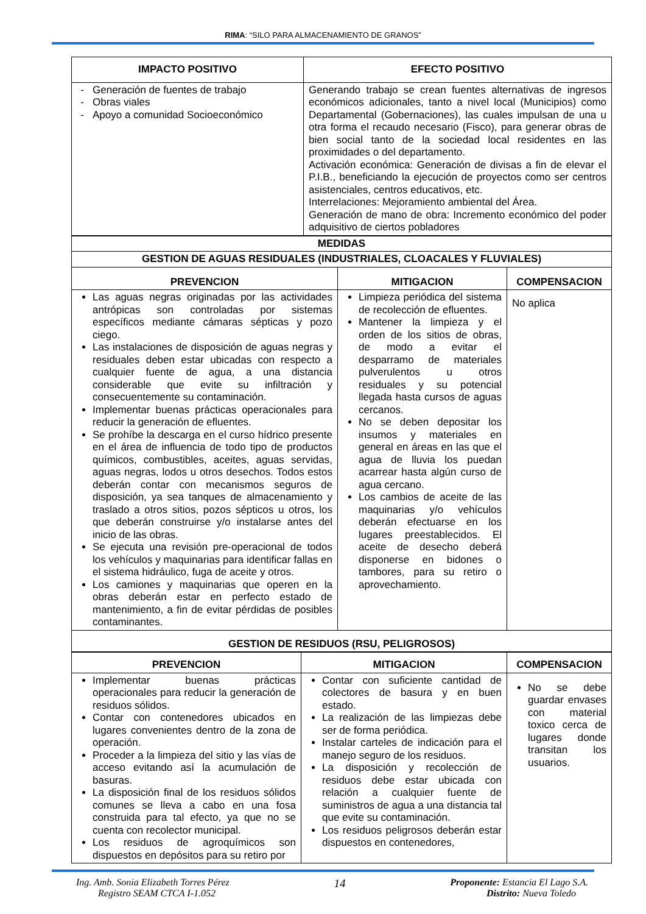RIMA: “SILO PARA ALMACENAMIENTO DE GRANOS”
| IMPACTO POSITIVO | EFECTO POSITIVO |
| --- | --- |
| Generación de fuentes de trabajo Obras viales Apoyo a comunidad Socioeconómico | Generando trabajo se crean fuentes alternativas de ingresos económicos adicionales, tanto a nivel local (Municipios) como Departamental (Gobernaciones), las cuales impulsan de una u otra forma el recaudo necesario (Fisco), para generar obras de bien social tanto de la sociedad local residentes en las proximidades o del departamento. Activación económica: Generación de divisas a fin de elevar el P.I.B., beneficiando la ejecución de proyectos como ser centros asistenciales, centros educativos, etc. Interrelaciones: Mejoramiento ambiental del Área. Generación de mano de obra: Incremento económico del poder adquisitivo de ciertos pobladores |
| MEDIDAS | | |
| --- | --- | --- |
| GESTION DE AGUAS RESIDUALES (INDUSTRIALES, CLOACALES Y FLUVIALES) | | |
| PREVENCION | MITIGACION | COMPENSACION |
| Las aguas negras originadas por las actividades antrópicas son controladas por sistemas específicos mediante cámaras sépticas y pozo ciego. Las instalaciones de disposición de aguas negras y residuales deben estar ubicadas con respecto a cualquier fuente de agua, a una distancia considerable que evite su infiltración y consecuentemente su contaminación. Implementar buenas prácticas operacionales para reducir la generación de efluentes. Se prohíbe la descarga en el curso hídrico presente en el área de influencia de todo tipo de productos químicos, combustibles, aceites, aguas servidas, aguas negras, lodos u otros desechos. Todos estos deberán contar con mecanismos seguros de disposición, ya sea tanques de almacenamiento y traslado a otros sitios, pozos sépticos u otros, los que deberán construirse y/o instalarse antes del inicio de las obras. Se ejecuta una revisión pre-operacional de todos los vehículos y maquinarias para identificar fallas en el sistema hidráulico, fuga de aceite y otros. Los camiones y maquinarias que operen en la obras deberán estar en perfecto estado de mantenimiento, a fin de evitar pérdidas de posibles contaminantes. | Limpieza periódica del sistema de recolección de efluentes. Mantener la limpieza y el orden de los sitios de obras, de modo a evitar el desparramo de materiales pulverulentos u otros residuales y su potencial llegada hasta cursos de aguas cercanos. No se deben depositar los insumos y materiales en general en áreas en las que el agua de lluvia los puedan acarrear hasta algún curso de agua cercano. Los cambios de aceite de las maquinarias y/o vehículos deberán efectuarse en los lugares preestablecidos. El aceite de desecho deberá disponerse en bidones o tambores, para su retiro o aprovechamiento. | No aplica |
| GESTION DE RESIDUOS (RSU, PELIGROSOS) | | |
| PREVENCION | MITIGACION | COMPENSACION |
| --- | --- | --- |
| Implementar buenas prácticas operacionales para reducir la generación de residuos sólidos. Contar con contenedores ubicados en lugares convenientes dentro de la zona de operación. Proceder a la limpieza del sitio y las vías de acceso evitando así la acumulación de basuras. La disposición final de los residuos sólidos comunes se lleva a cabo en una fosa construida para tal efecto, ya que no se cuenta con recolector municipal. Los residuos de agroquímicos son dispuestos en depósitos para su retiro por | Contar con suficiente cantidad de colectores de basura y en buen estado. La realización de las limpiezas debe ser de forma periódica. Instalar carteles de indicación para el manejo seguro de los residuos. La disposición y recolección de residuos debe estar ubicada con relación a cualquier fuente de suministros de agua a una distancia tal que evite su contaminación. Los residuos peligrosos deberán estar dispuestos en contenedores, | No se debe guardar envases con material toxico cerca de lugares donde transitan los usuarios. |
Ing. Amb. Sonia Elizabeth Torres Pérez
Registro SEAM CTCA I-1.052
14
Proponente: Estancia El Lago S.A.
Distrito: Nueva Toledo